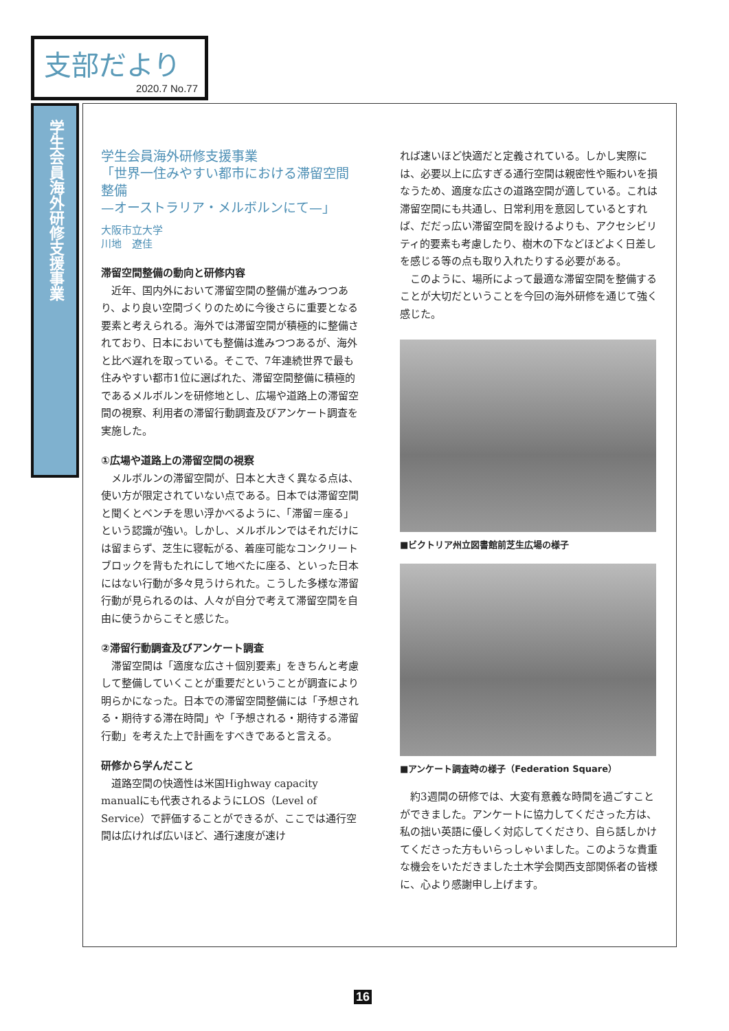支部だより
2020.7 No.77
学生会員海外研修支援事業
学生会員海外研修支援事業
「世界一住みやすい都市における滞留空間整備
—オーストラリア・メルボルンにて—」
大阪市立大学
川地　遼佳
滞留空間整備の動向と研修内容
近年、国内外において滞留空間の整備が進みつつあり、より良い空間づくりのために今後さらに重要となる要素と考えられる。海外では滞留空間が積極的に整備されており、日本においても整備は進みつつあるが、海外と比べ遅れを取っている。そこで、7年連続世界で最も住みやすい都市1位に選ばれた、滞留空間整備に積極的であるメルボルンを研修地とし、広場や道路上の滞留空間の視察、利用者の滞留行動調査及びアンケート調査を実施した。
①広場や道路上の滞留空間の視察
メルボルンの滞留空間が、日本と大きく異なる点は、使い方が限定されていない点である。日本では滞留空間と聞くとベンチを思い浮かべるように、「滞留＝座る」という認識が強い。しかし、メルボルンではそれだけには留まらず、芝生に寝転がる、着座可能なコンクリートブロックを背もたれにして地べたに座る、といった日本にはない行動が多々見うけられた。こうした多様な滞留行動が見られるのは、人々が自分で考えて滞留空間を自由に使うからこそと感じた。
②滞留行動調査及びアンケート調査
滞留空間は「適度な広さ＋個別要素」をきちんと考慮して整備していくことが重要だということが調査により明らかになった。日本での滞留空間整備には「予想される・期待する滞在時間」や「予想される・期待する滞留行動」を考えた上で計画をすべきであると言える。
研修から学んだこと
道路空間の快適性は米国Highway capacity manualにも代表されるようにLOS（Level of Service）で評価することができるが、ここでは通行空間は広ければ広いほど、通行速度が速け
れば速いほど快適だと定義されている。しかし実際には、必要以上に広すぎる通行空間は親密性や賑わいを損なうため、適度な広さの道路空間が適している。これは滞留空間にも共通し、日常利用を意図しているとすれば、だだっ広い滞留空間を設けるよりも、アクセシビリティ的要素も考慮したり、樹木の下などほどよく日差しを感じる等の点も取り入れたりする必要がある。
このように、場所によって最適な滞留空間を整備することが大切だということを今回の海外研修を通じて強く感じた。
■ビクトリア州立図書館前芝生広場の様子
■アンケート調査時の様子（Federation Square）
約3週間の研修では、大変有意義な時間を過ごすことができました。アンケートに協力してくださった方は、私の拙い英語に優しく対応してくださり、自ら話しかけてくださった方もいらっしゃいました。このような貴重な機会をいただきました土木学会関西支部関係者の皆様に、心より感謝申し上げます。
16